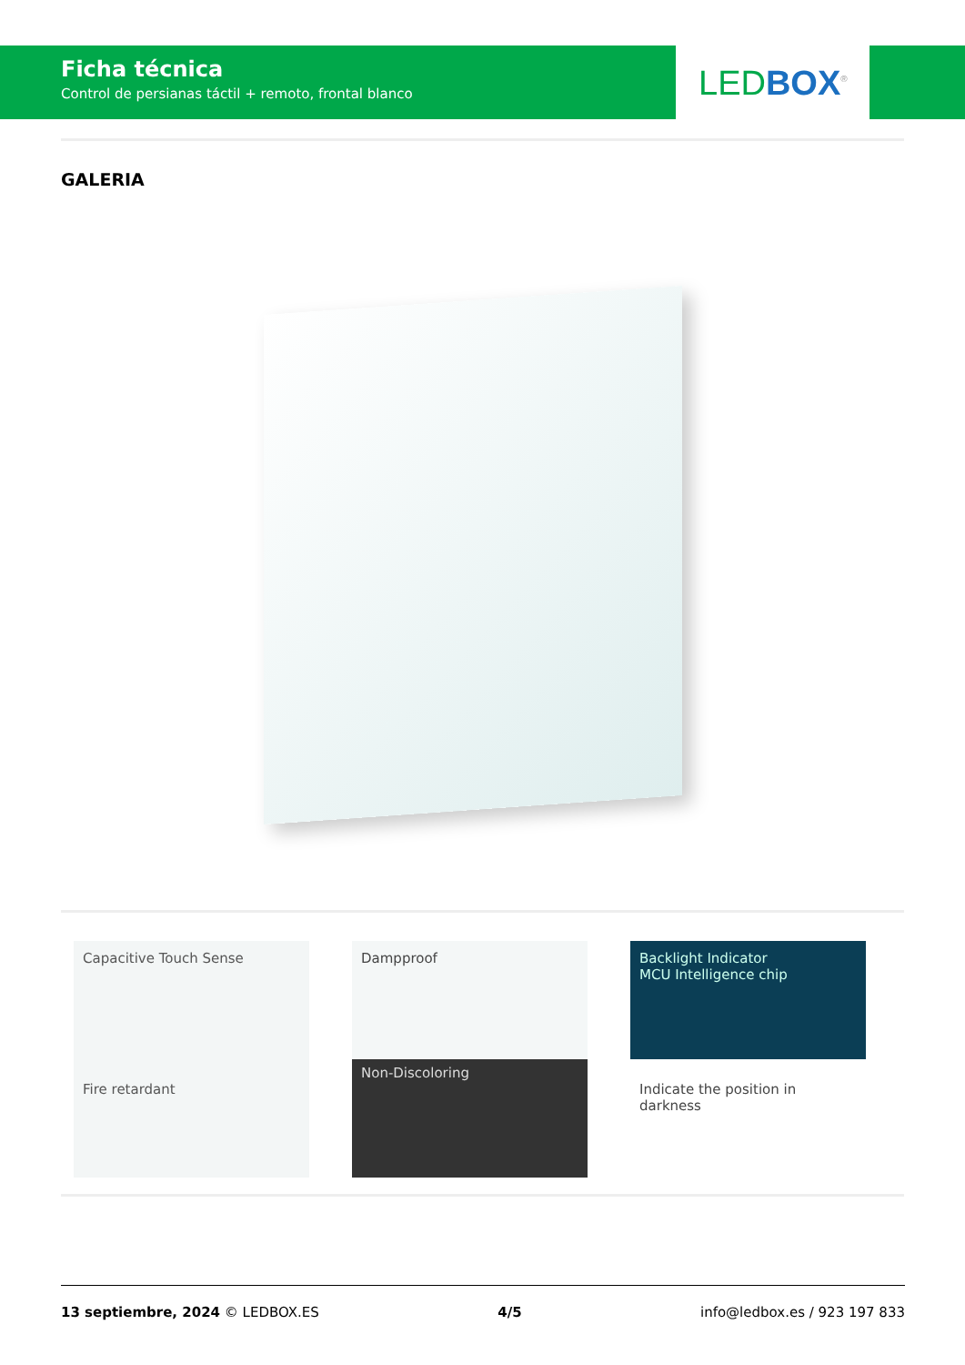Ficha técnica
Control de persianas táctil + remoto, frontal blanco
LED BOX<sup>®</sup>
GALERIA
Capacitive Touch Sense
Fire retardant
Dampproof
Non-Discoloring
Backlight Indicator
MCU Intelligence chip
Indicate the position in darkness
13 septiembre, 2024 © LEDBOX.ES 4/5 info@ledbox.es / 923 197 833